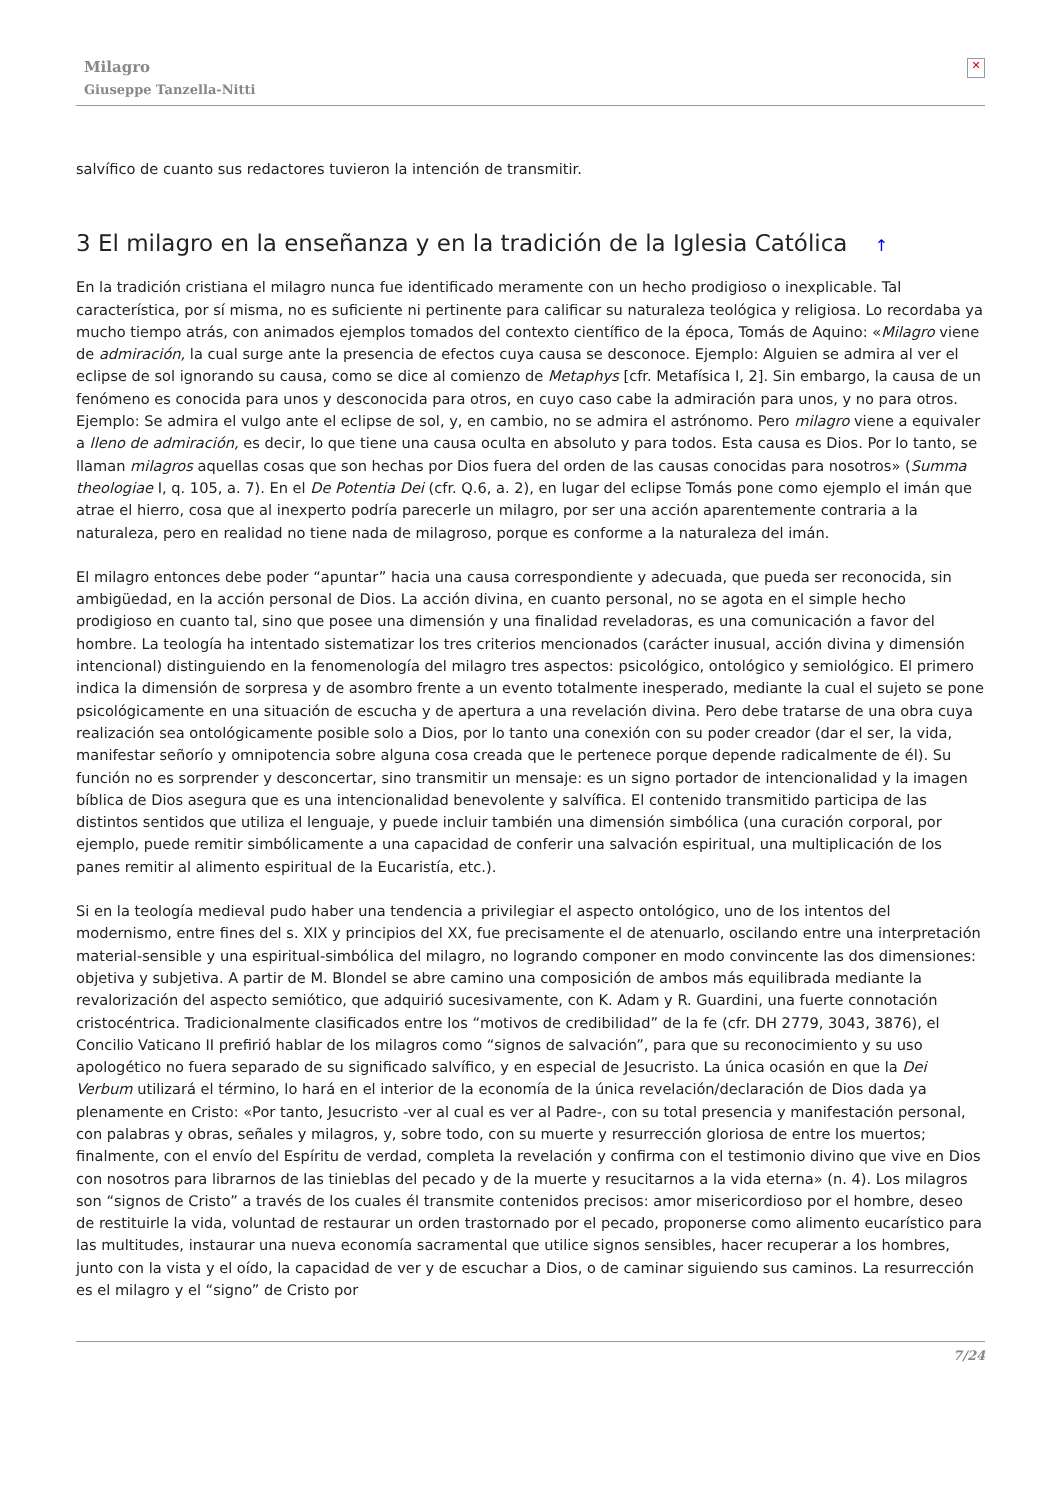Milagro
Giuseppe Tanzella-Nitti
✕
salvífico de cuanto sus redactores tuvieron la intención de transmitir.
3 El milagro en la enseñanza y en la tradición de la Iglesia Católica ↑
En la tradición cristiana el milagro nunca fue identificado meramente con un hecho prodigioso o inexplicable. Tal característica, por sí misma, no es suficiente ni pertinente para calificar su naturaleza teológica y religiosa. Lo recordaba ya mucho tiempo atrás, con animados ejemplos tomados del contexto científico de la época, Tomás de Aquino: «Milagro viene de admiración, la cual surge ante la presencia de efectos cuya causa se desconoce. Ejemplo: Alguien se admira al ver el eclipse de sol ignorando su causa, como se dice al comienzo de Metaphys [cfr. Metafísica I, 2]. Sin embargo, la causa de un fenómeno es conocida para unos y desconocida para otros, en cuyo caso cabe la admiración para unos, y no para otros. Ejemplo: Se admira el vulgo ante el eclipse de sol, y, en cambio, no se admira el astrónomo. Pero milagro viene a equivaler a lleno de admiración, es decir, lo que tiene una causa oculta en absoluto y para todos. Esta causa es Dios. Por lo tanto, se llaman milagros aquellas cosas que son hechas por Dios fuera del orden de las causas conocidas para nosotros» (Summa theologiae I, q. 105, a. 7). En el De Potentia Dei (cfr. Q.6, a. 2), en lugar del eclipse Tomás pone como ejemplo el imán que atrae el hierro, cosa que al inexperto podría parecerle un milagro, por ser una acción aparentemente contraria a la naturaleza, pero en realidad no tiene nada de milagroso, porque es conforme a la naturaleza del imán.
El milagro entonces debe poder “apuntar” hacia una causa correspondiente y adecuada, que pueda ser reconocida, sin ambigüedad, en la acción personal de Dios. La acción divina, en cuanto personal, no se agota en el simple hecho prodigioso en cuanto tal, sino que posee una dimensión y una finalidad reveladoras, es una comunicación a favor del hombre. La teología ha intentado sistematizar los tres criterios mencionados (carácter inusual, acción divina y dimensión intencional) distinguiendo en la fenomenología del milagro tres aspectos: psicológico, ontológico y semiológico. El primero indica la dimensión de sorpresa y de asombro frente a un evento totalmente inesperado, mediante la cual el sujeto se pone psicológicamente en una situación de escucha y de apertura a una revelación divina. Pero debe tratarse de una obra cuya realización sea ontológicamente posible solo a Dios, por lo tanto una conexión con su poder creador (dar el ser, la vida, manifestar señorío y omnipotencia sobre alguna cosa creada que le pertenece porque depende radicalmente de él). Su función no es sorprender y desconcertar, sino transmitir un mensaje: es un signo portador de intencionalidad y la imagen bíblica de Dios asegura que es una intencionalidad benevolente y salvífica. El contenido transmitido participa de las distintos sentidos que utiliza el lenguaje, y puede incluir también una dimensión simbólica (una curación corporal, por ejemplo, puede remitir simbólicamente a una capacidad de conferir una salvación espiritual, una multiplicación de los panes remitir al alimento espiritual de la Eucaristía, etc.).
Si en la teología medieval pudo haber una tendencia a privilegiar el aspecto ontológico, uno de los intentos del modernismo, entre fines del s. XIX y principios del XX, fue precisamente el de atenuarlo, oscilando entre una interpretación material-sensible y una espiritual-simbólica del milagro, no logrando componer en modo convincente las dos dimensiones: objetiva y subjetiva. A partir de M. Blondel se abre camino una composición de ambos más equilibrada mediante la revalorización del aspecto semiótico, que adquirió sucesivamente, con K. Adam y R. Guardini, una fuerte connotación cristocéntrica. Tradicionalmente clasificados entre los “motivos de credibilidad” de la fe (cfr. DH 2779, 3043, 3876), el Concilio Vaticano II prefirió hablar de los milagros como “signos de salvación”, para que su reconocimiento y su uso apologético no fuera separado de su significado salvífico, y en especial de Jesucristo. La única ocasión en que la Dei Verbum utilizará el término, lo hará en el interior de la economía de la única revelación/declaración de Dios dada ya plenamente en Cristo: «Por tanto, Jesucristo -ver al cual es ver al Padre-, con su total presencia y manifestación personal, con palabras y obras, señales y milagros, y, sobre todo, con su muerte y resurrección gloriosa de entre los muertos; finalmente, con el envío del Espíritu de verdad, completa la revelación y confirma con el testimonio divino que vive en Dios con nosotros para librarnos de las tinieblas del pecado y de la muerte y resucitarnos a la vida eterna» (n. 4). Los milagros son “signos de Cristo” a través de los cuales él transmite contenidos precisos: amor misericordioso por el hombre, deseo de restituirle la vida, voluntad de restaurar un orden trastornado por el pecado, proponerse como alimento eucarístico para las multitudes, instaurar una nueva economía sacramental que utilice signos sensibles, hacer recuperar a los hombres, junto con la vista y el oído, la capacidad de ver y de escuchar a Dios, o de caminar siguiendo sus caminos. La resurrección es el milagro y el “signo” de Cristo por
7/24